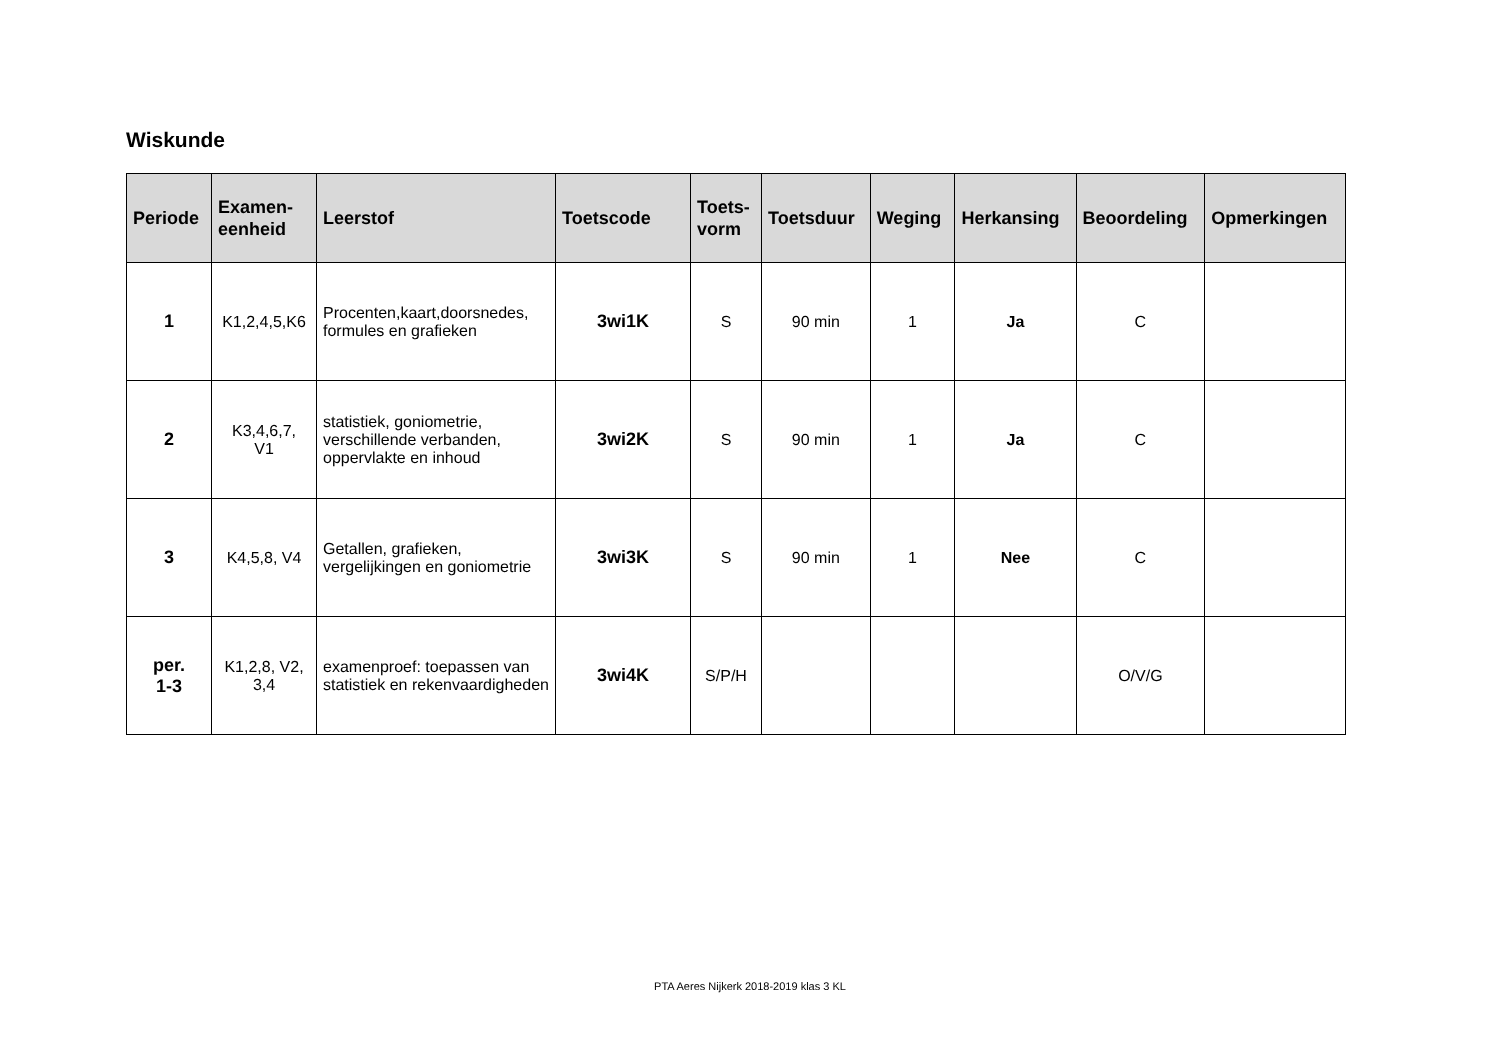Wiskunde
| Periode | Examen- eenheid | Leerstof | Toetscode | Toets- vorm | Toetsduur | Weging | Herkansing | Beoordeling | Opmerkingen |
| --- | --- | --- | --- | --- | --- | --- | --- | --- | --- |
| 1 | K1,2,4,5,K6 | Procenten,kaart,doorsnedes, formules en grafieken | 3wi1K | S | 90 min | 1 | Ja | C | |
| 2 | K3,4,6,7, V1 | statistiek, goniometrie, verschillende verbanden, oppervlakte en inhoud | 3wi2K | S | 90 min | 1 | Ja | C | |
| 3 | K4,5,8, V4 | Getallen, grafieken, vergelijkingen en goniometrie | 3wi3K | S | 90 min | 1 | Nee | C | |
| per. 1-3 | K1,2,8, V2, 3,4 | examenproef: toepassen van statistiek en rekenvaardigheden | 3wi4K | S/P/H | | | | O/V/G | |
PTA Aeres Nijkerk 2018-2019 klas 3 KL